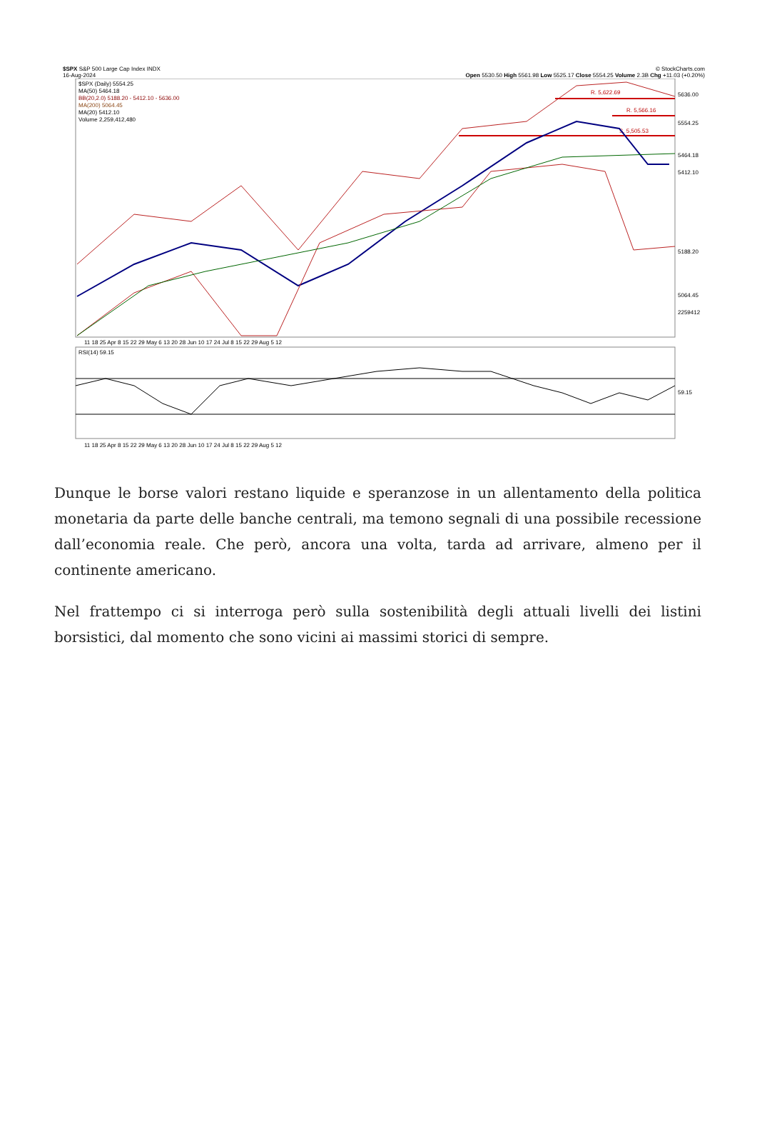$SPX S&P 500 Large Cap Index INDX © StockCharts.com
16-Aug-2024 Open 5530.50 High 5561.98 Low 5525.17 Close 5554.25 Volume 2.3B Chg +11.03 (+0.20%)
$SPX (Daily) 5554.25
MA(50) 5464.18
BB(20,2.0) 5188.20 - 5412.10 - 5636.00
MA(200) 5064.45
MA(20) 5412.10
Volume 2,259,412,480
RSI(14) 59.15
R. 5,622.69
R. 5,566.16
S. 5,505.53
5636.00
5554.25
5464.18
5412.10
5188.20
5064.45
2259412
59.15
11 18 25 Apr 8 15 22 29 May 6 13 20 28 Jun 10 17 24 Jul 8 15 22 29 Aug 5 12
11 18 25 Apr 8 15 22 29 May 6 13 20 28 Jun 10 17 24 Jul 8 15 22 29 Aug 5 12
Dunque le borse valori restano liquide e speranzose in un allentamento della politica monetaria da parte delle banche centrali, ma temono segnali di una possibile recessione dall’economia reale. Che però, ancora una volta, tarda ad arrivare, almeno per il continente americano.
Nel frattempo ci si interroga però sulla sostenibilità degli attuali livelli dei listini borsistici, dal momento che sono vicini ai massimi storici di sempre.